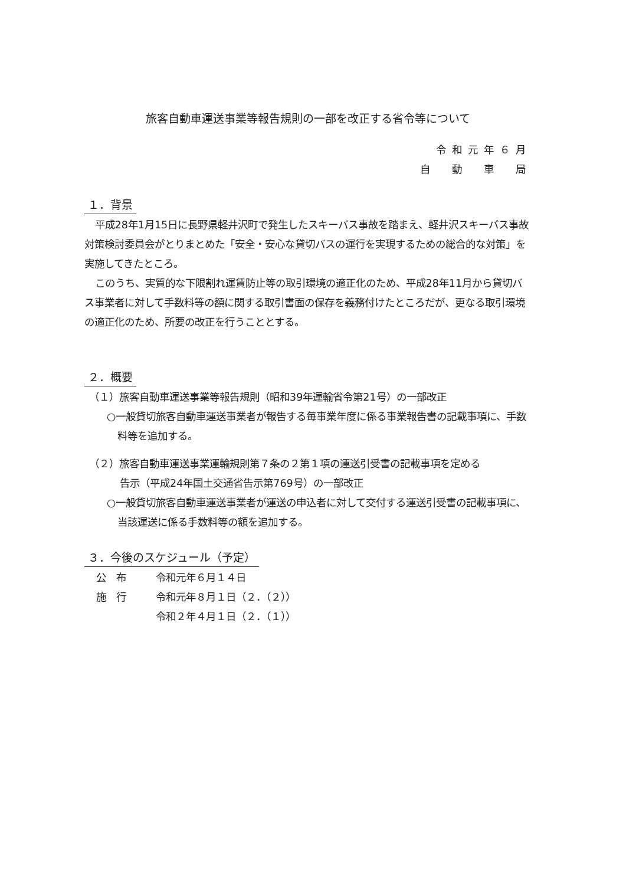旅客自動車運送事業等報告規則の一部を改正する省令等について
令和元年６月
自　動　車　局
１．背景
平成28年1月15日に長野県軽井沢町で発生したスキーバス事故を踏まえ、軽井沢スキーバス事故対策検討委員会がとりまとめた「安全・安心な貸切バスの運行を実現するための総合的な対策」を実施してきたところ。
このうち、実質的な下限割れ運賃防止等の取引環境の適正化のため、平成28年11月から貸切バス事業者に対して手数料等の額に関する取引書面の保存を義務付けたところだが、更なる取引環境の適正化のため、所要の改正を行うこととする。
２．概要
（１）旅客自動車運送事業等報告規則（昭和39年運輸省令第21号）の一部改正
○一般貸切旅客自動車運送事業者が報告する毎事業年度に係る事業報告書の記載事項に、手数料等を追加する。
（２）旅客自動車運送事業運輸規則第７条の２第１項の運送引受書の記載事項を定める
告示（平成24年国土交通省告示第769号）の一部改正
○一般貸切旅客自動車運送事業者が運送の申込者に対して交付する運送引受書の記載事項に、当該運送に係る手数料等の額を追加する。
３．今後のスケジュール（予定）
| 公 布 | 令和元年６月１４日 |
| 施 行 | 令和元年８月１日（２．（２）） |
| | 令和２年４月１日（２．（１）） |